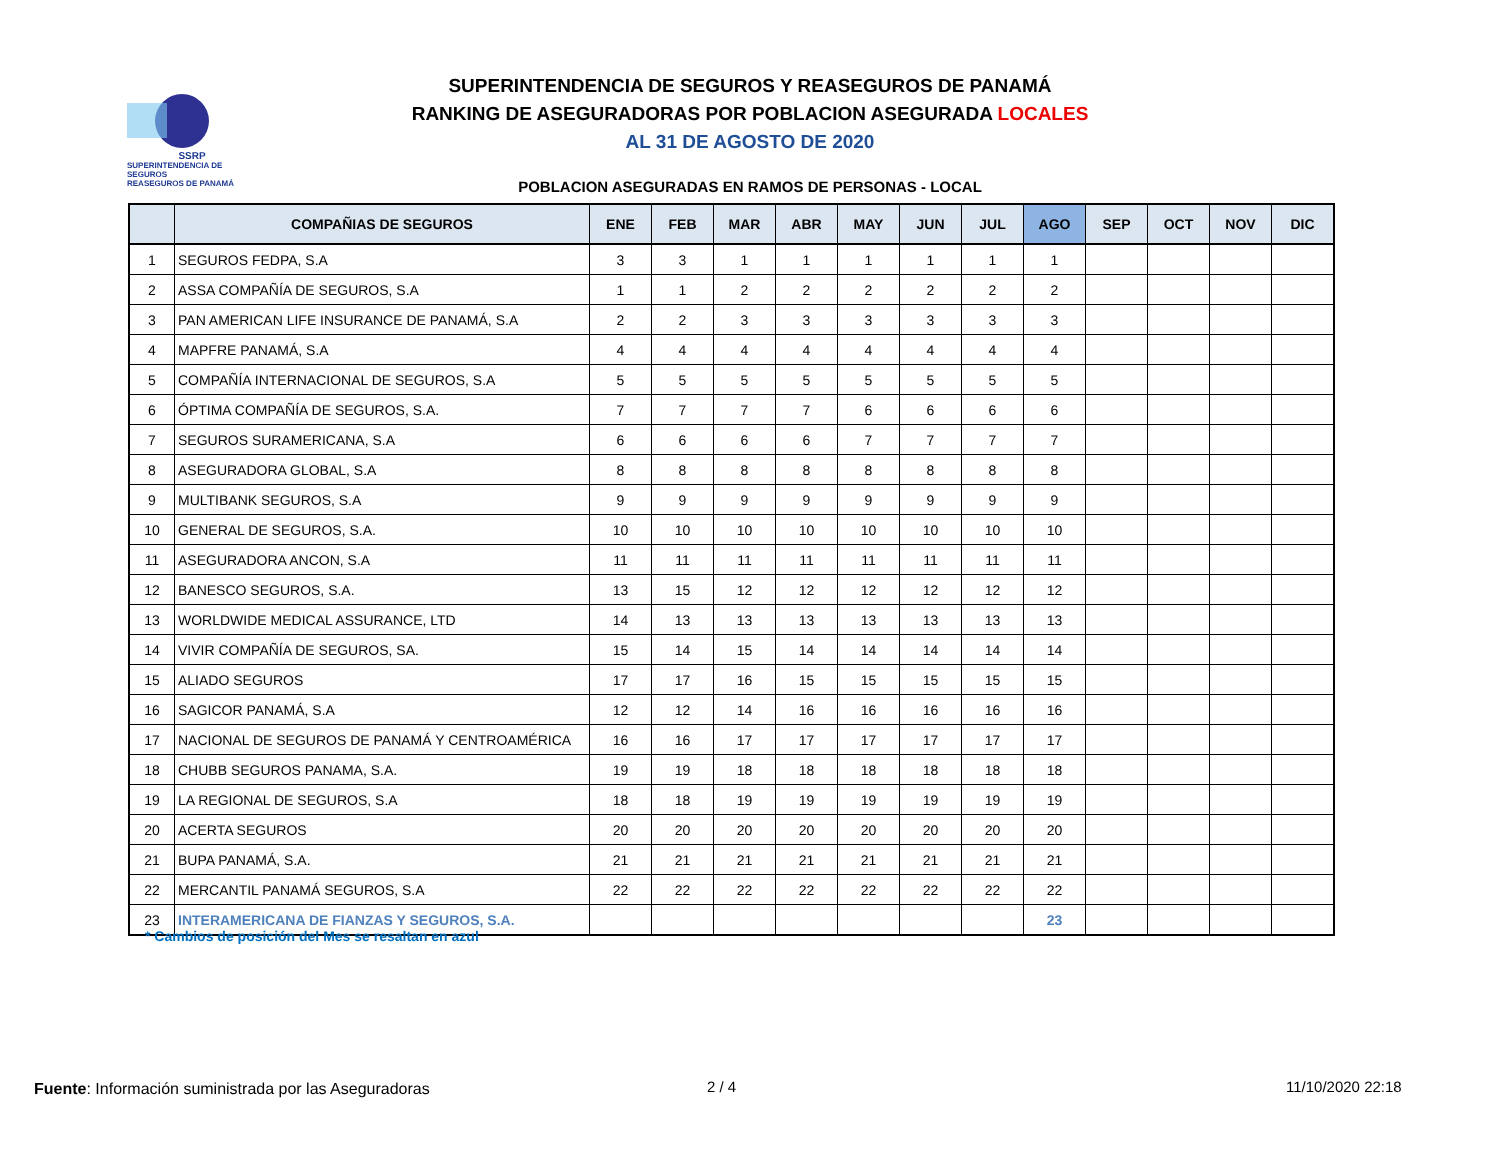SSRP
SUPERINTENDENCIA DE SEGUROS
REASEGUROS DE PANAMÁ
SUPERINTENDENCIA DE SEGUROS Y REASEGUROS DE PANAMÁ
RANKING DE ASEGURADORAS POR POBLACION ASEGURADA LOCALES
AL 31 DE AGOSTO DE 2020
POBLACION ASEGURADAS EN RAMOS DE PERSONAS - LOCAL
| | COMPAÑIAS DE SEGUROS | ENE | FEB | MAR | ABR | MAY | JUN | JUL | AGO | SEP | OCT | NOV | DIC |
| --- | --- | --- | --- | --- | --- | --- | --- | --- | --- | --- | --- | --- | --- |
| 1 | SEGUROS FEDPA, S.A | 3 | 3 | 1 | 1 | 1 | 1 | 1 | 1 | | | | |
| 2 | ASSA COMPAÑÍA DE SEGUROS, S.A | 1 | 1 | 2 | 2 | 2 | 2 | 2 | 2 | | | | |
| 3 | PAN AMERICAN LIFE INSURANCE DE PANAMÁ, S.A | 2 | 2 | 3 | 3 | 3 | 3 | 3 | 3 | | | | |
| 4 | MAPFRE PANAMÁ, S.A | 4 | 4 | 4 | 4 | 4 | 4 | 4 | 4 | | | | |
| 5 | COMPAÑÍA INTERNACIONAL DE SEGUROS, S.A | 5 | 5 | 5 | 5 | 5 | 5 | 5 | 5 | | | | |
| 6 | ÓPTIMA COMPAÑÍA DE SEGUROS, S.A. | 7 | 7 | 7 | 7 | 6 | 6 | 6 | 6 | | | | |
| 7 | SEGUROS SURAMERICANA, S.A | 6 | 6 | 6 | 6 | 7 | 7 | 7 | 7 | | | | |
| 8 | ASEGURADORA GLOBAL, S.A | 8 | 8 | 8 | 8 | 8 | 8 | 8 | 8 | | | | |
| 9 | MULTIBANK SEGUROS, S.A | 9 | 9 | 9 | 9 | 9 | 9 | 9 | 9 | | | | |
| 10 | GENERAL DE SEGUROS, S.A. | 10 | 10 | 10 | 10 | 10 | 10 | 10 | 10 | | | | |
| 11 | ASEGURADORA ANCON, S.A | 11 | 11 | 11 | 11 | 11 | 11 | 11 | 11 | | | | |
| 12 | BANESCO SEGUROS, S.A. | 13 | 15 | 12 | 12 | 12 | 12 | 12 | 12 | | | | |
| 13 | WORLDWIDE MEDICAL ASSURANCE, LTD | 14 | 13 | 13 | 13 | 13 | 13 | 13 | 13 | | | | |
| 14 | VIVIR COMPAÑÍA DE SEGUROS, SA. | 15 | 14 | 15 | 14 | 14 | 14 | 14 | 14 | | | | |
| 15 | ALIADO SEGUROS | 17 | 17 | 16 | 15 | 15 | 15 | 15 | 15 | | | | |
| 16 | SAGICOR PANAMÁ, S.A | 12 | 12 | 14 | 16 | 16 | 16 | 16 | 16 | | | | |
| 17 | NACIONAL DE SEGUROS DE PANAMÁ Y CENTROAMÉRICA | 16 | 16 | 17 | 17 | 17 | 17 | 17 | 17 | | | | |
| 18 | CHUBB SEGUROS PANAMA, S.A. | 19 | 19 | 18 | 18 | 18 | 18 | 18 | 18 | | | | |
| 19 | LA REGIONAL DE SEGUROS, S.A | 18 | 18 | 19 | 19 | 19 | 19 | 19 | 19 | | | | |
| 20 | ACERTA SEGUROS | 20 | 20 | 20 | 20 | 20 | 20 | 20 | 20 | | | | |
| 21 | BUPA PANAMÁ, S.A. | 21 | 21 | 21 | 21 | 21 | 21 | 21 | 21 | | | | |
| 22 | MERCANTIL PANAMÁ SEGUROS, S.A | 22 | 22 | 22 | 22 | 22 | 22 | 22 | 22 | | | | |
| 23 | INTERAMERICANA DE FIANZAS Y SEGUROS, S.A. | | | | | | | | 23 | | | | |
* Cambios de posición del Mes se resaltan en azul
Fuente: Información suministrada por las Aseguradoras
2 / 4 11/10/2020 22:18